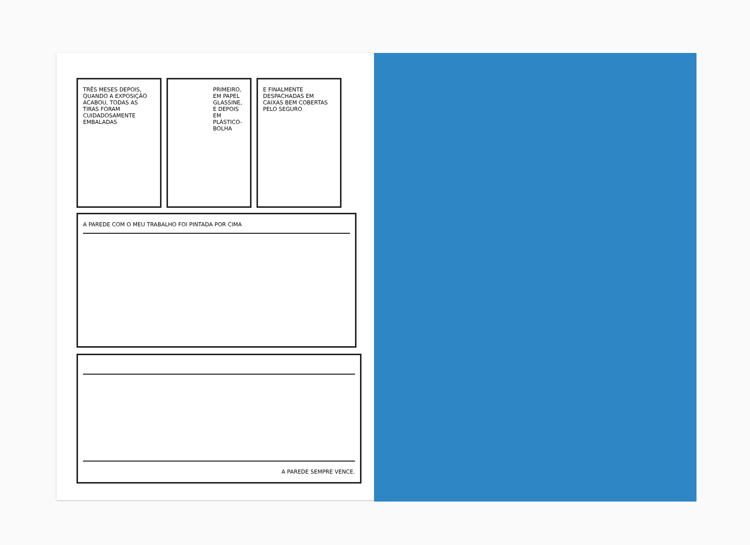TRÊS MESES DEPOIS, QUANDO A EXPOSIÇÃO ACABOU, TODAS AS TIRAS FORAM CUIDADOSAMENTE EMBALADAS
PRIMEIRO, EM PAPEL GLASSINE, E DEPOIS EM PLÁSTICO-BOLHA
E FINALMENTE DESPACHADAS EM CAIXAS BEM COBERTAS PELO SEGURO
A PAREDE COM O MEU TRABALHO FOI PINTADA POR CIMA
A PAREDE SEMPRE VENCE.